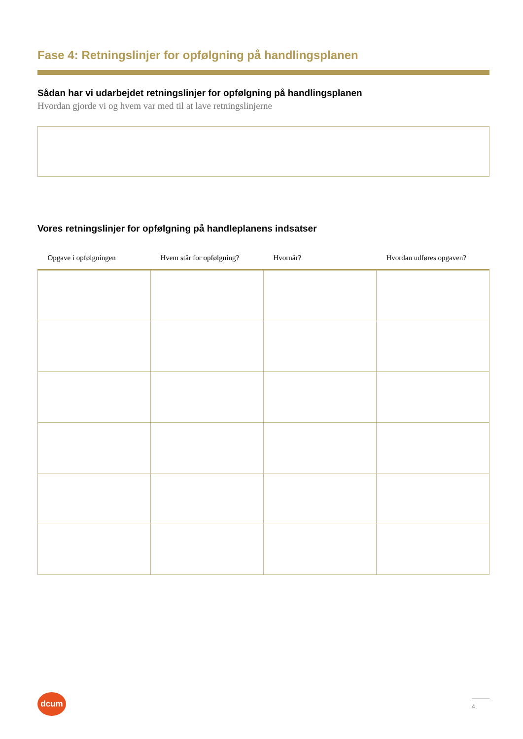Fase 4: Retningslinjer for opfølgning på handlingsplanen
Sådan har vi udarbejdet retningslinjer for opfølgning på handlingsplanen
Hvordan gjorde vi og hvem var med til at lave retningslinjerne
Vores retningslinjer for opfølgning på handleplanens indsatser
| Opgave i opfølgningen | Hvem står for opfølgning? | Hvornår? | Hvordan udføres opgaven? |
| --- | --- | --- | --- |
dcum
4